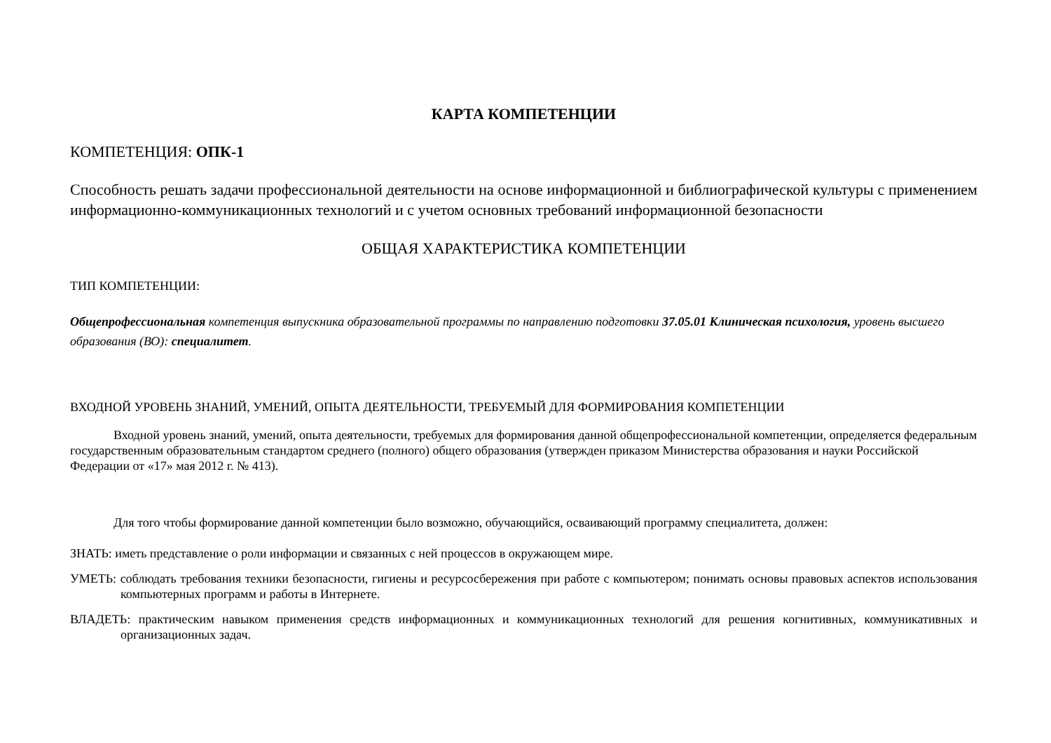КАРТА КОМПЕТЕНЦИИ
КОМПЕТЕНЦИЯ: ОПК-1
Способность решать задачи профессиональной деятельности на основе информационной и библиографической культуры с применением информационно-коммуникационных технологий и с учетом основных требований информационной безопасности
ОБЩАЯ ХАРАКТЕРИСТИКА КОМПЕТЕНЦИИ
ТИП КОМПЕТЕНЦИИ:
Общепрофессиональная компетенция выпускника образовательной программы по направлению подготовки 37.05.01 Клиническая психология, уровень высшего образования (ВО): специалитет.
ВХОДНОЙ УРОВЕНЬ ЗНАНИЙ, УМЕНИЙ, ОПЫТА ДЕЯТЕЛЬНОСТИ, ТРЕБУЕМЫЙ ДЛЯ ФОРМИРОВАНИЯ КОМПЕТЕНЦИИ
Входной уровень знаний, умений, опыта деятельности, требуемых для формирования данной общепрофессиональной компетенции, определяется федеральным государственным образовательным стандартом среднего (полного) общего образования (утвержден приказом Министерства образования и науки Российской Федерации от «17» мая 2012 г. № 413).
Для того чтобы формирование данной компетенции было возможно, обучающийся, осваивающий программу специалитета, должен:
ЗНАТЬ: иметь представление о роли информации и связанных с ней процессов в окружающем мире.
УМЕТЬ: соблюдать требования техники безопасности, гигиены и ресурсосбережения при работе с компьютером; понимать основы правовых аспектов использования компьютерных программ и работы в Интернете.
ВЛАДЕТЬ: практическим навыком применения средств информационных и коммуникационных технологий для решения когнитивных, коммуникативных и организационных задач.